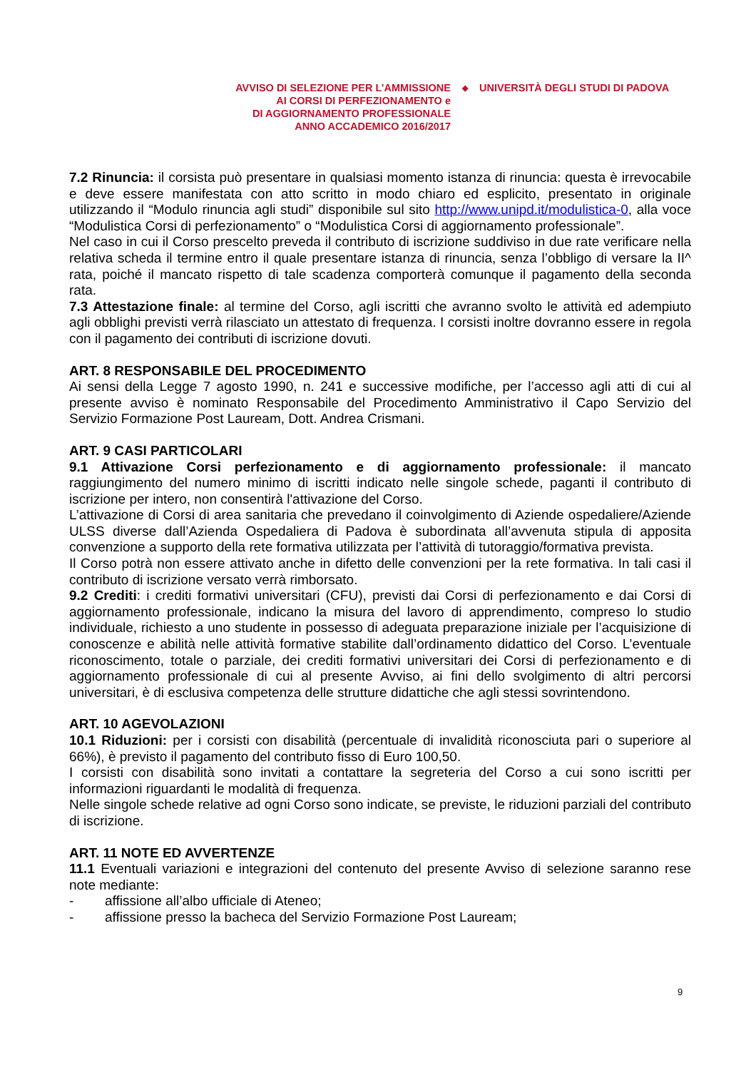AVVISO DI SELEZIONE PER L’AMMISSIONE
AI CORSI DI PERFEZIONAMENTO e
DI AGGIORNAMENTO PROFESSIONALE
ANNO ACCADEMICO 2016/2017
◆
UNIVERSITÀ DEGLI STUDI DI PADOVA
7.2 Rinuncia: il corsista può presentare in qualsiasi momento istanza di rinuncia: questa è irrevocabile e deve essere manifestata con atto scritto in modo chiaro ed esplicito, presentato in originale utilizzando il “Modulo rinuncia agli studi” disponibile sul sito http://www.unipd.it/modulistica-0, alla voce “Modulistica Corsi di perfezionamento” o “Modulistica Corsi di aggiornamento professionale”.
Nel caso in cui il Corso prescelto preveda il contributo di iscrizione suddiviso in due rate verificare nella relativa scheda il termine entro il quale presentare istanza di rinuncia, senza l’obbligo di versare la II^ rata, poiché il mancato rispetto di tale scadenza comporterà comunque il pagamento della seconda rata.
7.3 Attestazione finale: al termine del Corso, agli iscritti che avranno svolto le attività ed adempiuto agli obblighi previsti verrà rilasciato un attestato di frequenza. I corsisti inoltre dovranno essere in regola con il pagamento dei contributi di iscrizione dovuti.
ART. 8 RESPONSABILE DEL PROCEDIMENTO
Ai sensi della Legge 7 agosto 1990, n. 241 e successive modifiche, per l’accesso agli atti di cui al presente avviso è nominato Responsabile del Procedimento Amministrativo il Capo Servizio del Servizio Formazione Post Lauream, Dott. Andrea Crismani.
ART. 9 CASI PARTICOLARI
9.1 Attivazione Corsi perfezionamento e di aggiornamento professionale: il mancato raggiungimento del numero minimo di iscritti indicato nelle singole schede, paganti il contributo di iscrizione per intero, non consentirà l'attivazione del Corso.
L’attivazione di Corsi di area sanitaria che prevedano il coinvolgimento di Aziende ospedaliere/Aziende ULSS diverse dall’Azienda Ospedaliera di Padova è subordinata all’avvenuta stipula di apposita convenzione a supporto della rete formativa utilizzata per l’attività di tutoraggio/formativa prevista.
Il Corso potrà non essere attivato anche in difetto delle convenzioni per la rete formativa. In tali casi il contributo di iscrizione versato verrà rimborsato.
9.2 Crediti: i crediti formativi universitari (CFU), previsti dai Corsi di perfezionamento e dai Corsi di aggiornamento professionale, indicano la misura del lavoro di apprendimento, compreso lo studio individuale, richiesto a uno studente in possesso di adeguata preparazione iniziale per l’acquisizione di conoscenze e abilità nelle attività formative stabilite dall’ordinamento didattico del Corso. L’eventuale riconoscimento, totale o parziale, dei crediti formativi universitari dei Corsi di perfezionamento e di aggiornamento professionale di cui al presente Avviso, ai fini dello svolgimento di altri percorsi universitari, è di esclusiva competenza delle strutture didattiche che agli stessi sovrintendono.
ART. 10 AGEVOLAZIONI
10.1 Riduzioni: per i corsisti con disabilità (percentuale di invalidità riconosciuta pari o superiore al 66%), è previsto il pagamento del contributo fisso di Euro 100,50.
I corsisti con disabilità sono invitati a contattare la segreteria del Corso a cui sono iscritti per informazioni riguardanti le modalità di frequenza.
Nelle singole schede relative ad ogni Corso sono indicate, se previste, le riduzioni parziali del contributo di iscrizione.
ART. 11 NOTE ED AVVERTENZE
11.1 Eventuali variazioni e integrazioni del contenuto del presente Avviso di selezione saranno rese note mediante:
- affissione all’albo ufficiale di Ateneo;
- affissione presso la bacheca del Servizio Formazione Post Lauream;
9